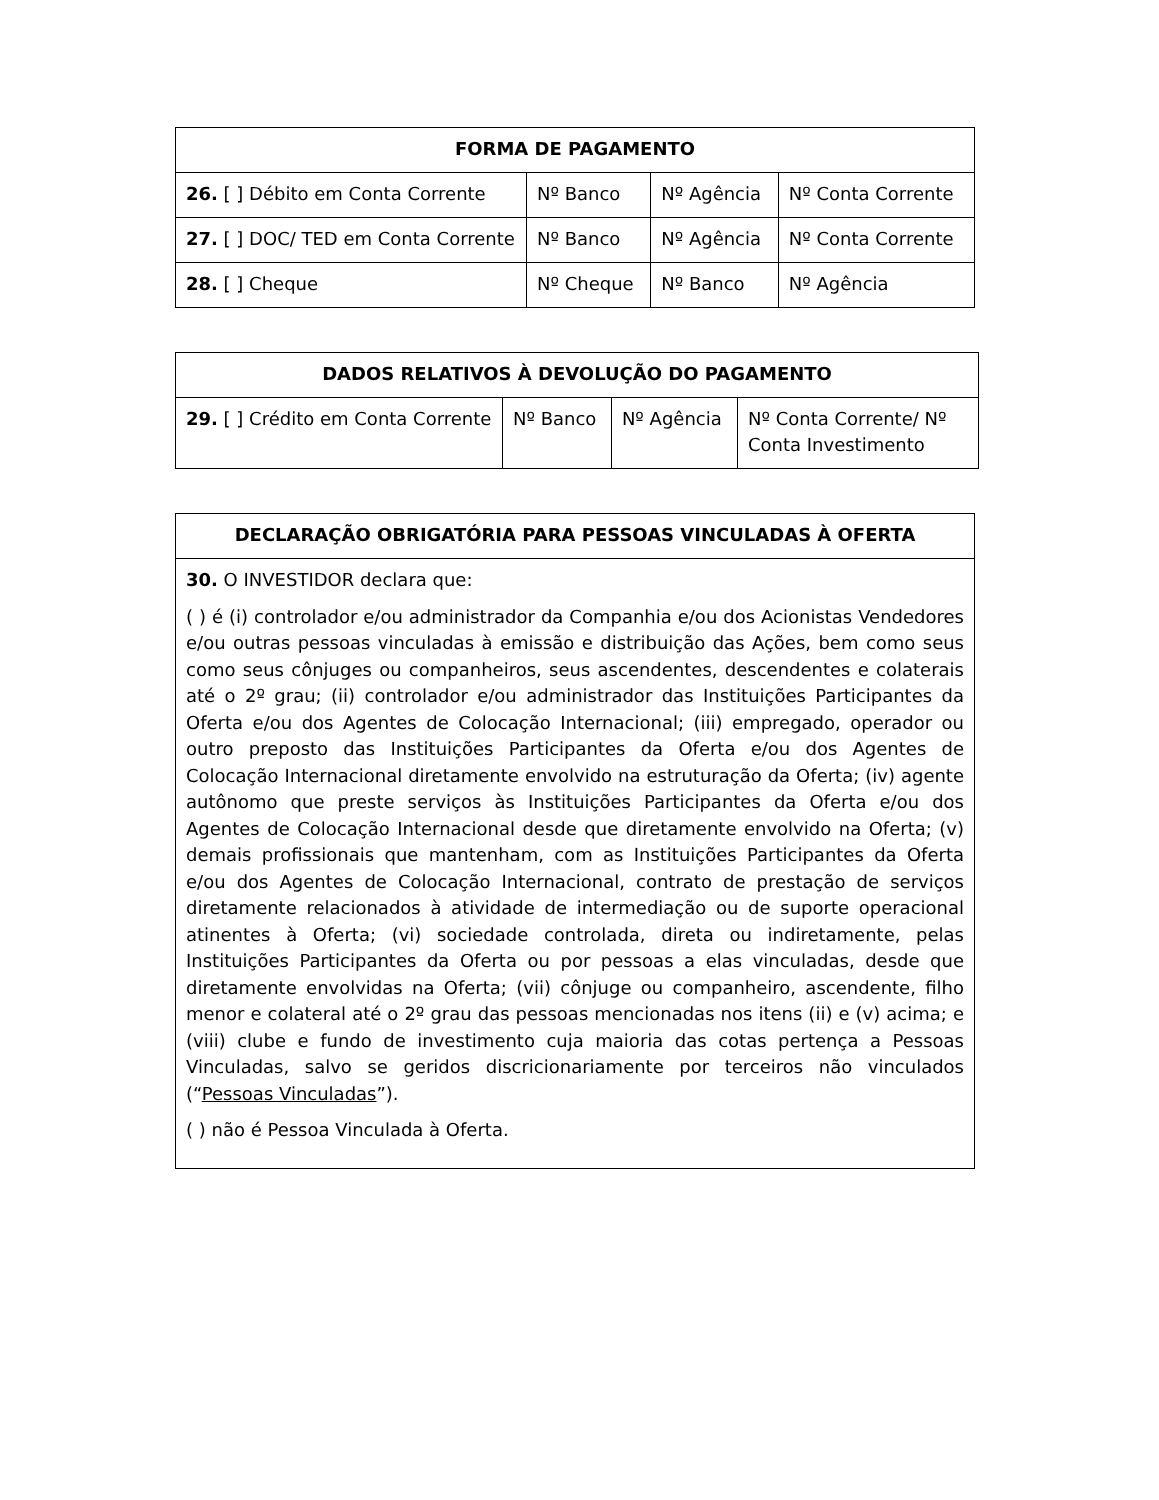| FORMA DE PAGAMENTO | | | |
| --- | --- | --- | --- |
| 26. [ ] Débito em Conta Corrente | Nº Banco | Nº Agência | Nº Conta Corrente |
| 27. [ ] DOC/ TED em Conta Corrente | Nº Banco | Nº Agência | Nº Conta Corrente |
| 28. [ ] Cheque | Nº Cheque | Nº Banco | Nº Agência |
| DADOS RELATIVOS À DEVOLUÇÃO DO PAGAMENTO | | | |
| --- | --- | --- | --- |
| 29. [ ] Crédito em Conta Corrente | Nº Banco | Nº Agência | Nº Conta Corrente/ Nº Conta Investimento |
| DECLARAÇÃO OBRIGATÓRIA PARA PESSOAS VINCULADAS À OFERTA |
| --- |
| 30. O INVESTIDOR declara que: ( ) é (i) controlador e/ou administrador da Companhia e/ou dos Acionistas Vendedores e/ou outras pessoas vinculadas à emissão e distribuição das Ações, bem como seus como seus cônjuges ou companheiros, seus ascendentes, descendentes e colaterais até o 2º grau; (ii) controlador e/ou administrador das Instituições Participantes da Oferta e/ou dos Agentes de Colocação Internacional; (iii) empregado, operador ou outro preposto das Instituições Participantes da Oferta e/ou dos Agentes de Colocação Internacional diretamente envolvido na estruturação da Oferta; (iv) agente autônomo que preste serviços às Instituições Participantes da Oferta e/ou dos Agentes de Colocação Internacional desde que diretamente envolvido na Oferta; (v) demais profissionais que mantenham, com as Instituições Participantes da Oferta e/ou dos Agentes de Colocação Internacional, contrato de prestação de serviços diretamente relacionados à atividade de intermediação ou de suporte operacional atinentes à Oferta; (vi) sociedade controlada, direta ou indiretamente, pelas Instituições Participantes da Oferta ou por pessoas a elas vinculadas, desde que diretamente envolvidas na Oferta; (vii) cônjuge ou companheiro, ascendente, filho menor e colateral até o 2º grau das pessoas mencionadas nos itens (ii) e (v) acima; e (viii) clube e fundo de investimento cuja maioria das cotas pertença a Pessoas Vinculadas, salvo se geridos discricionariamente por terceiros não vinculados (“ Pessoas Vinculadas ”). ( ) não é Pessoa Vinculada à Oferta. |